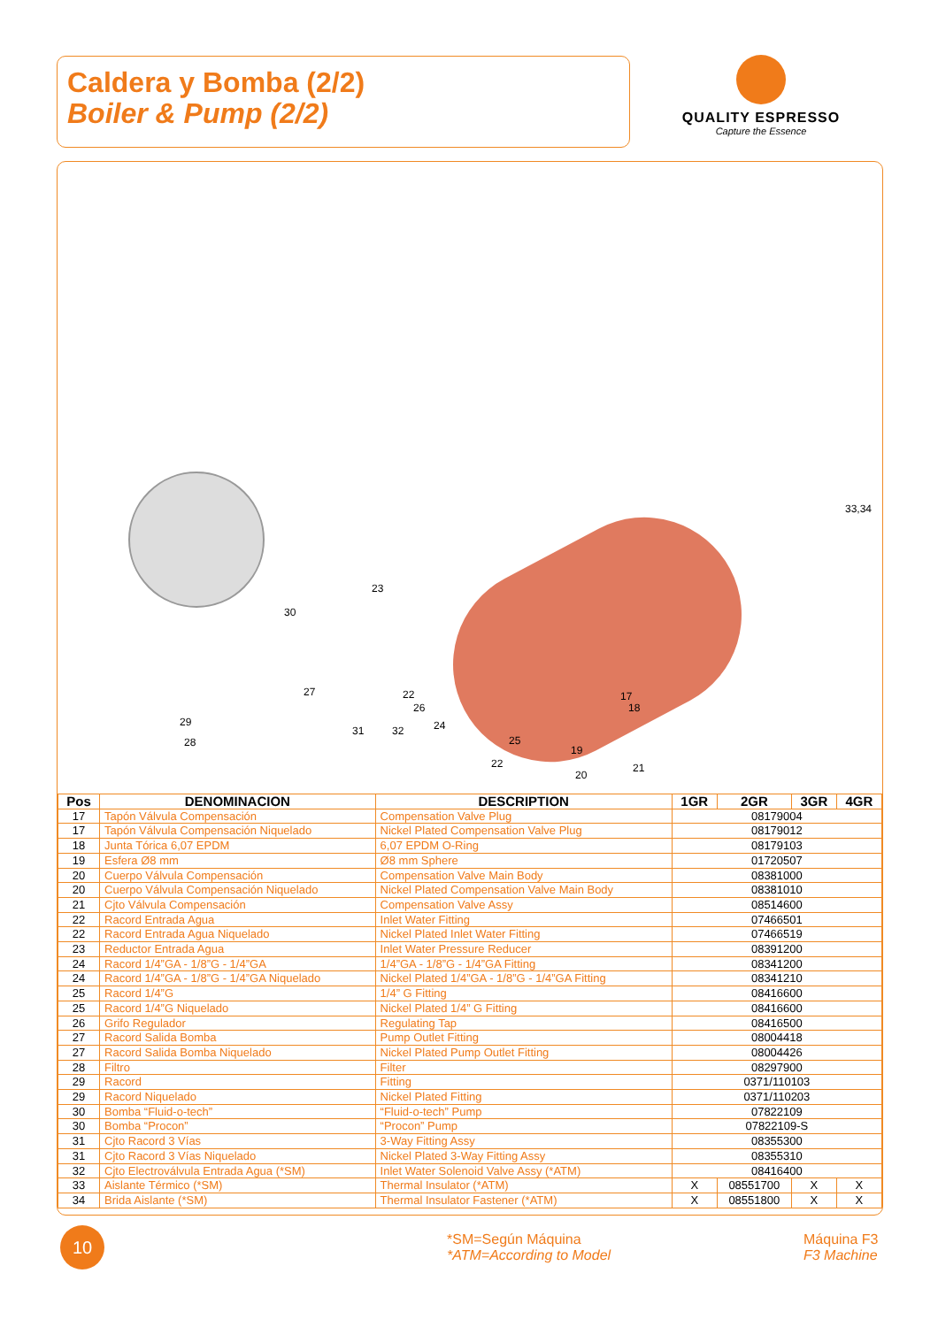Caldera y Bomba (2/2)
Boiler & Pump (2/2)
QUALITY ESPRESSO
Capture the Essence
33,34
30
23
27
29
28
22
26
31 32 24
25
22
17
18
19
20
21
| Pos | DENOMINACION | DESCRIPTION | 1GR | 2GR | 3GR | 4GR |
| --- | --- | --- | --- | --- | --- | --- |
| 17 | Tapón Válvula Compensación | Compensation Valve Plug | 08179004 | | | |
| 17 | Tapón Válvula Compensación Niquelado | Nickel Plated Compensation Valve Plug | 08179012 | | | |
| 18 | Junta Tórica 6,07 EPDM | 6,07 EPDM O-Ring | 08179103 | | | |
| 19 | Esfera Ø8 mm | Ø8 mm Sphere | 01720507 | | | |
| 20 | Cuerpo Válvula Compensación | Compensation Valve Main Body | 08381000 | | | |
| 20 | Cuerpo Válvula Compensación Niquelado | Nickel Plated Compensation Valve Main Body | 08381010 | | | |
| 21 | Cjto Válvula Compensación | Compensation Valve Assy | 08514600 | | | |
| 22 | Racord Entrada Agua | Inlet Water Fitting | 07466501 | | | |
| 22 | Racord Entrada Agua Niquelado | Nickel Plated Inlet Water Fitting | 07466519 | | | |
| 23 | Reductor Entrada Agua | Inlet Water Pressure Reducer | 08391200 | | | |
| 24 | Racord 1/4”GA - 1/8”G - 1/4”GA | 1/4”GA - 1/8”G - 1/4”GA Fitting | 08341200 | | | |
| 24 | Racord 1/4”GA - 1/8”G - 1/4”GA Niquelado | Nickel Plated 1/4”GA - 1/8”G - 1/4”GA Fitting | 08341210 | | | |
| 25 | Racord 1/4”G | 1/4” G Fitting | 08416600 | | | |
| 25 | Racord 1/4”G Niquelado | Nickel Plated 1/4” G Fitting | 08416600 | | | |
| 26 | Grifo Regulador | Regulating Tap | 08416500 | | | |
| 27 | Racord Salida Bomba | Pump Outlet Fitting | 08004418 | | | |
| 27 | Racord Salida Bomba Niquelado | Nickel Plated Pump Outlet Fitting | 08004426 | | | |
| 28 | Filtro | Filter | 08297900 | | | |
| 29 | Racord | Fitting | 0371/110103 | | | |
| 29 | Racord Niquelado | Nickel Plated Fitting | 0371/110203 | | | |
| 30 | Bomba “Fluid-o-tech” | “Fluid-o-tech” Pump | 07822109 | | | |
| 30 | Bomba “Procon” | “Procon” Pump | 07822109-S | | | |
| 31 | Cjto Racord 3 Vías | 3-Way Fitting Assy | 08355300 | | | |
| 31 | Cjto Racord 3 Vías Niquelado | Nickel Plated 3-Way Fitting Assy | 08355310 | | | |
| 32 | Cjto Electroválvula Entrada Agua (*SM) | Inlet Water Solenoid Valve Assy (*ATM) | 08416400 | | | |
| 33 | Aislante Térmico (*SM) | Thermal Insulator (*ATM) | X | 08551700 | X | X |
| 34 | Brida Aislante (*SM) | Thermal Insulator Fastener (*ATM) | X | 08551800 | X | X |
10
*SM=Según Máquina
*ATM=According to Model
Máquina F3
F3 Machine